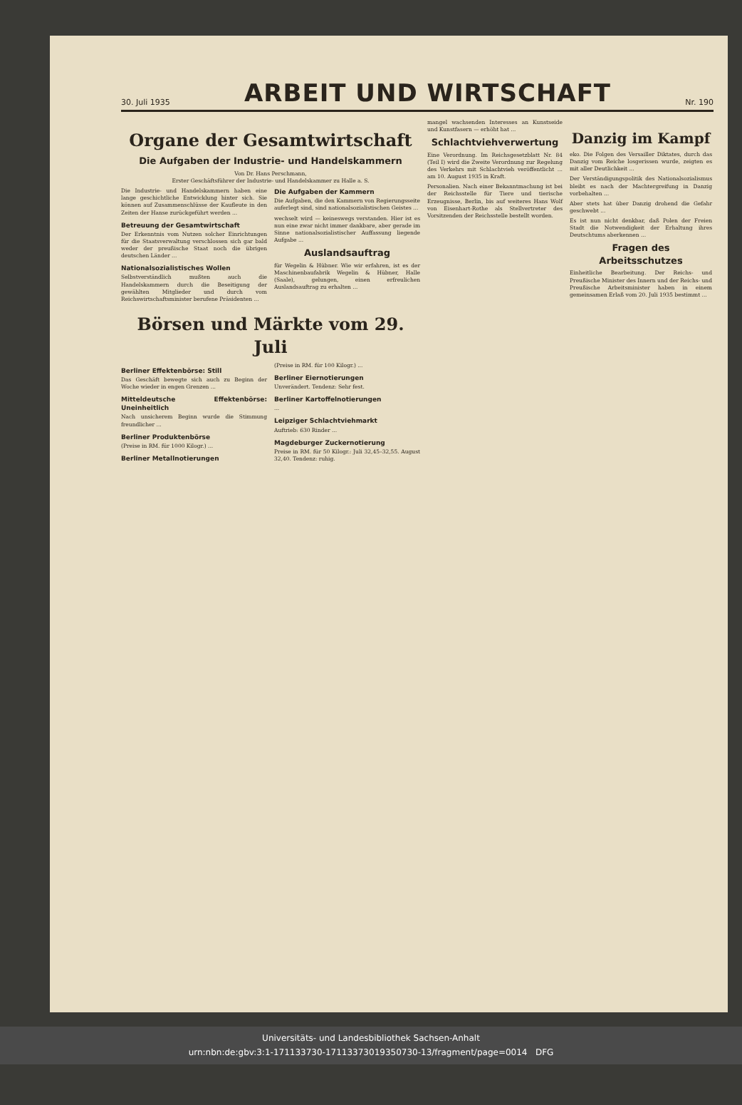30. Juli 1935
ARBEIT UND WIRTSCHAFT
Nr. 190
Organe der Gesamtwirtschaft
Die Aufgaben der Industrie- und Handelskammern
Von Dr. Hans Perschmann,
Erster Geschäftsführer der Industrie- und Handelskammer zu Halle a. S.
Die Industrie- und Handelskammern haben eine lange geschichtliche Entwicklung hinter sich. Sie können auf Zusammenschlüsse der Kaufleute in den Zeiten der Hanse zurückgeführt werden ...
Betreuung der Gesamtwirtschaft
Der Erkenntnis vom Nutzen solcher Einrichtungen für die Staatsverwaltung verschlossen sich gar bald weder der preußische Staat noch die übrigen deutschen Länder ...
Nationalsozialistisches Wollen
Selbstverständlich mußten auch die Handelskammern durch die Beseitigung der gewählten Mitglieder und durch vom Reichswirtschaftsminister berufene Präsidenten ...
Die Aufgaben der Kammern
Die Aufgaben, die den Kammern von Regierungsseite auferlegt sind, sind nationalsozialistischen Geistes ...
wechselt wird — keineswegs verstanden. Hier ist es nun eine zwar nicht immer dankbare, aber gerade im Sinne nationalsozialistischer Auffassung liegende Aufgabe ...
Auslandsauftrag
für Wegelin & Hübner. Wie wir erfahren, ist es der Maschinenbaufabrik Wegelin & Hübner, Halle (Saale), gelungen, einen erfreulichen Auslandsauftrag zu erhalten ...
Börsen und Märkte vom 29. Juli
Berliner Effektenbörse: Still
Das Geschäft bewegte sich auch zu Beginn der Woche wieder in engen Grenzen ...
Mitteldeutsche Effektenbörse: Uneinheitlich
Nach unsicherem Beginn wurde die Stimmung freundlicher ...
Berliner Produktenbörse
(Preise in RM. für 1000 Kilogr.) ...
Berliner Metallnotierungen
(Preise in RM. für 100 Kilogr.) ...
Berliner Eiernotierungen
Unverändert. Tendenz: Sehr fest.
Berliner Kartoffelnotierungen
...
Leipziger Schlachtviehmarkt
Auftrieb: 630 Rinder ...
Magdeburger Zuckernotierung
Preise in RM. für 50 Kilogr.: Juli 32,45–32,55. August 32,40. Tendenz: ruhig.
mangel wachsenden Interesses an Kunstseide und Kunstfasern — erhöht hat ...
Schlachtviehverwertung
Eine Verordnung. Im Reichsgesetzblatt Nr. 84 (Teil I) wird die Zweite Verordnung zur Regelung des Verkehrs mit Schlachtvieh veröffentlicht ... am 10. August 1935 in Kraft.
Personalien. Nach einer Bekanntmachung ist bei der Reichsstelle für Tiere und tierische Erzeugnisse, Berlin, bis auf weiteres Hans Wolf von Eisenhart-Rothe als Stellvertreter des Vorsitzenden der Reichsstelle bestellt worden.
Danzig im Kampf
eko. Die Folgen des Versailler Diktates, durch das Danzig vom Reiche losgerissen wurde, zeigten es mit aller Deutlichkeit ...
Der Verständigungspolitik des Nationalsozialismus bleibt es nach der Machtergreifung in Danzig vorbehalten ...
Aber stets hat über Danzig drohend die Gefahr geschwebt ...
Es ist nun nicht denkbar, daß Polen der Freien Stadt die Notwendigkeit der Erhaltung ihres Deutschtums aberkennen ...
Fragen des Arbeitsschutzes
Einheitliche Bearbeitung. Der Reichs- und Preußische Minister des Innern und der Reichs- und Preußische Arbeitsminister haben in einem gemeinsamen Erlaß vom 20. Juli 1935 bestimmt ...
Universitäts- und Landesbibliothek Sachsen-Anhalt
urn:nbn:de:gbv:3:1-171133730-17113373019350730-13/fragment/page=0014 DFG